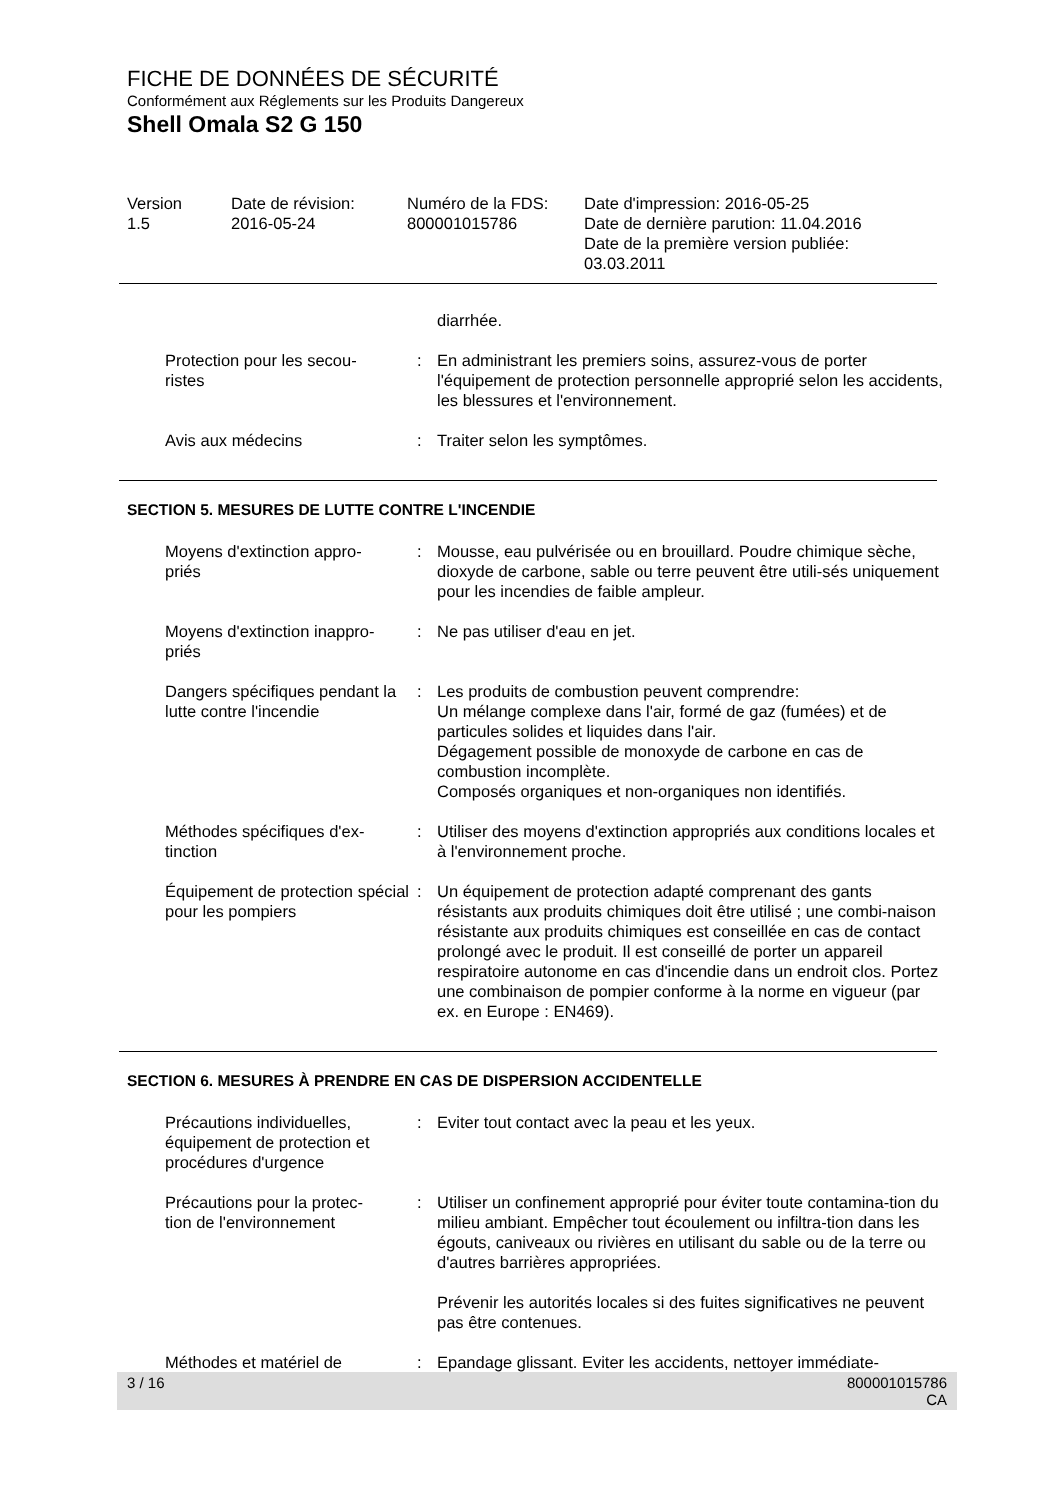FICHE DE DONNÉES DE SÉCURITÉ
Conformément aux Réglements sur les Produits Dangereux
Shell Omala S2 G 150
| Version 1.5 | Date de révision: 2016-05-24 | Numéro de la FDS: 800001015786 | Date d'impression: 2016-05-25 Date de dernière parution: 11.04.2016 Date de la première version publiée: 03.03.2011 |
| | | diarrhée. |
| Protection pour les secou- ristes | : | En administrant les premiers soins, assurez-vous de porter l'équipement de protection personnelle approprié selon les accidents, les blessures et l'environnement. |
| Avis aux médecins | : | Traiter selon les symptômes. |
SECTION 5. MESURES DE LUTTE CONTRE L'INCENDIE
| Moyens d'extinction appro- priés | : | Mousse, eau pulvérisée ou en brouillard. Poudre chimique sèche, dioxyde de carbone, sable ou terre peuvent être utili-sés uniquement pour les incendies de faible ampleur. |
| Moyens d'extinction inappro- priés | : | Ne pas utiliser d'eau en jet. |
| Dangers spécifiques pendant la lutte contre l'incendie | : | Les produits de combustion peuvent comprendre: Un mélange complexe dans l'air, formé de gaz (fumées) et de particules solides et liquides dans l'air. Dégagement possible de monoxyde de carbone en cas de combustion incomplète. Composés organiques et non-organiques non identifiés. |
| Méthodes spécifiques d'ex- tinction | : | Utiliser des moyens d'extinction appropriés aux conditions locales et à l'environnement proche. |
| Équipement de protection spécial pour les pompiers | : | Un équipement de protection adapté comprenant des gants résistants aux produits chimiques doit être utilisé ; une combi-naison résistante aux produits chimiques est conseillée en cas de contact prolongé avec le produit. Il est conseillé de porter un appareil respiratoire autonome en cas d'incendie dans un endroit clos. Portez une combinaison de pompier conforme à la norme en vigueur (par ex. en Europe : EN469). |
SECTION 6. MESURES À PRENDRE EN CAS DE DISPERSION ACCIDENTELLE
| Précautions individuelles, équipement de protection et procédures d'urgence | : | Eviter tout contact avec la peau et les yeux. |
| Précautions pour la protec- tion de l'environnement | : | Utiliser un confinement approprié pour éviter toute contamina-tion du milieu ambiant. Empêcher tout écoulement ou infiltra-tion dans les égouts, caniveaux ou rivières en utilisant du sable ou de la terre ou d'autres barrières appropriées. Prévenir les autorités locales si des fuites significatives ne peuvent pas être contenues. |
| Méthodes et matériel de | : | Epandage glissant. Eviter les accidents, nettoyer immédiate- |
3 / 16 800001015786
CA